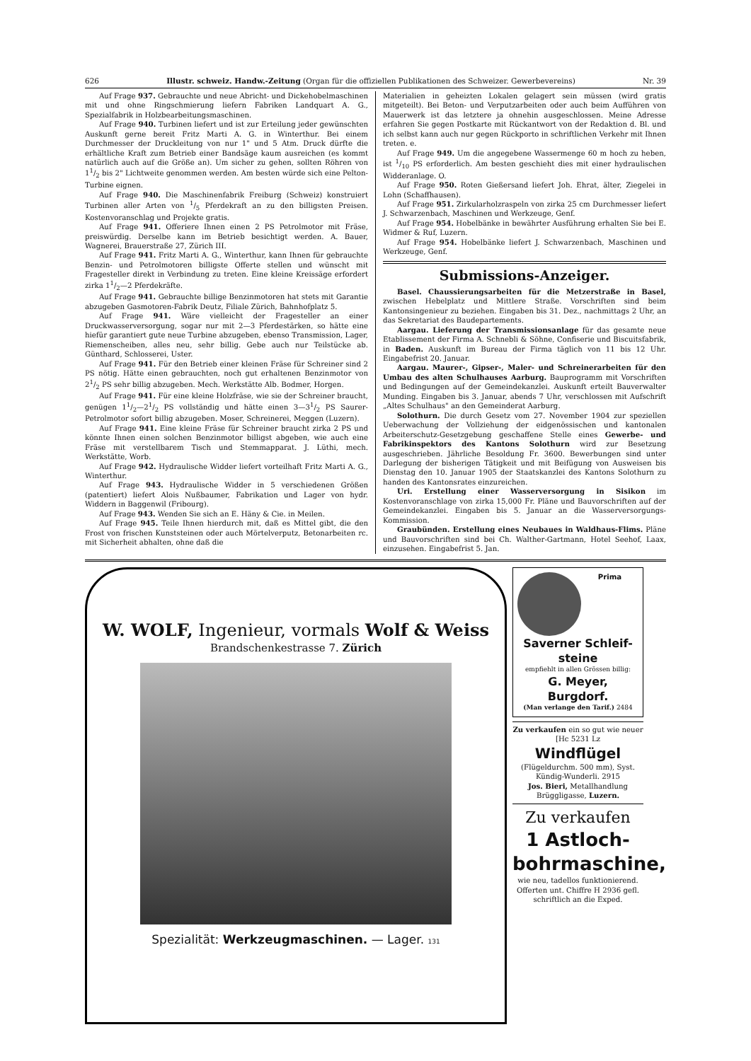626 Illustr. schweiz. Handw.-Zeitung (Organ für die offiziellen Publikationen des Schweizer. Gewerbevereins) Nr. 39
Auf Frage 937. Gebrauchte und neue Abricht- und Dickehobelmaschinen mit und ohne Ringschmierung liefern Fabriken Landquart A. G., Spezialfabrik in Holzbearbeitungsmaschinen.
Auf Frage 940. Turbinen liefert und ist zur Erteilung jeder gewünschten Auskunft gerne bereit Fritz Marti A. G. in Winterthur. Bei einem Durchmesser der Druckleitung von nur 1" und 5 Atm. Druck dürfte die erhältliche Kraft zum Betrieb einer Bandsäge kaum ausreichen (es kommt natürlich auch auf die Größe an). Um sicher zu gehen, sollten Röhren von 11/2 bis 2" Lichtweite genommen werden. Am besten würde sich eine Pelton-Turbine eignen.
Auf Frage 940. Die Maschinenfabrik Freiburg (Schweiz) konstruiert Turbinen aller Arten von 1/5 Pferdekraft an zu den billigsten Preisen. Kostenvoranschlag und Projekte gratis.
Auf Frage 941. Offeriere Ihnen einen 2 PS Petrolmotor mit Fräse, preiswürdig. Derselbe kann im Betrieb besichtigt werden. A. Bauer, Wagnerei, Brauerstraße 27, Zürich III.
Auf Frage 941. Fritz Marti A. G., Winterthur, kann Ihnen für gebrauchte Benzin- und Petrolmotoren billigste Offerte stellen und wünscht mit Fragesteller direkt in Verbindung zu treten. Eine kleine Kreissäge erfordert zirka 11/2—2 Pferdekräfte.
Auf Frage 941. Gebrauchte billige Benzinmotoren hat stets mit Garantie abzugeben Gasmotoren-Fabrik Deutz, Filiale Zürich, Bahnhofplatz 5.
Auf Frage 941. Wäre vielleicht der Fragesteller an einer Druckwasserversorgung, sogar nur mit 2—3 Pferdestärken, so hätte eine hiefür garantiert gute neue Turbine abzugeben, ebenso Transmission, Lager, Riemenscheiben, alles neu, sehr billig. Gebe auch nur Teilstücke ab. Günthard, Schlosserei, Uster.
Auf Frage 941. Für den Betrieb einer kleinen Fräse für Schreiner sind 2 PS nötig. Hätte einen gebrauchten, noch gut erhaltenen Benzinmotor von 21/2 PS sehr billig abzugeben. Mech. Werkstätte Alb. Bodmer, Horgen.
Auf Frage 941. Für eine kleine Holzfräse, wie sie der Schreiner braucht, genügen 11/2—21/2 PS vollständig und hätte einen 3—31/2 PS Saurer-Petrolmotor sofort billig abzugeben. Moser, Schreinerei, Meggen (Luzern).
Auf Frage 941. Eine kleine Fräse für Schreiner braucht zirka 2 PS und könnte Ihnen einen solchen Benzinmotor billigst abgeben, wie auch eine Fräse mit verstellbarem Tisch und Stemmapparat. J. Lüthi, mech. Werkstätte, Worb.
Auf Frage 942. Hydraulische Widder liefert vorteilhaft Fritz Marti A. G., Winterthur.
Auf Frage 943. Hydraulische Widder in 5 verschiedenen Größen (patentiert) liefert Alois Nußbaumer, Fabrikation und Lager von hydr. Widdern in Baggenwil (Fribourg).
Auf Frage 943. Wenden Sie sich an E. Häny & Cie. in Meilen.
Auf Frage 945. Teile Ihnen hierdurch mit, daß es Mittel gibt, die den Frost von frischen Kunststeinen oder auch Mörtelverputz, Betonarbeiten rc. mit Sicherheit abhalten, ohne daß die
Materialien in geheizten Lokalen gelagert sein müssen (wird gratis mitgeteilt). Bei Beton- und Verputzarbeiten oder auch beim Aufführen von Mauerwerk ist das letztere ja ohnehin ausgeschlossen. Meine Adresse erfahren Sie gegen Postkarte mit Rückantwort von der Redaktion d. Bl. und ich selbst kann auch nur gegen Rückporto in schriftlichen Verkehr mit Ihnen treten. e.
Auf Frage 949. Um die angegebene Wassermenge 60 m hoch zu heben, ist 1/10 PS erforderlich. Am besten geschieht dies mit einer hydraulischen Widderanlage. O.
Auf Frage 950. Roten Gießersand liefert Joh. Ehrat, älter, Ziegelei in Lohn (Schaffhausen).
Auf Frage 951. Zirkularholzraspeln von zirka 25 cm Durchmesser liefert J. Schwarzenbach, Maschinen und Werkzeuge, Genf.
Auf Frage 954. Hobelbänke in bewährter Ausführung erhalten Sie bei E. Widmer & Ruf, Luzern.
Auf Frage 954. Hobelbänke liefert J. Schwarzenbach, Maschinen und Werkzeuge, Genf.
Submissions-Anzeiger.
Basel. Chaussierungsarbeiten für die Metzerstraße in Basel, zwischen Hebelplatz und Mittlere Straße. Vorschriften sind beim Kantonsingenieur zu beziehen. Eingaben bis 31. Dez., nachmittags 2 Uhr, an das Sekretariat des Baudepartements.
Aargau. Lieferung der Transmissionsanlage für das gesamte neue Etablissement der Firma A. Schnebli & Söhne, Confiserie und Biscuitsfabrik, in Baden. Auskunft im Bureau der Firma täglich von 11 bis 12 Uhr. Eingabefrist 20. Januar.
Aargau. Maurer-, Gipser-, Maler- und Schreinerarbeiten für den Umbau des alten Schulhauses Aarburg. Bauprogramm mit Vorschriften und Bedingungen auf der Gemeindekanzlei. Auskunft erteilt Bauverwalter Munding. Eingaben bis 3. Januar, abends 7 Uhr, verschlossen mit Aufschrift „Altes Schulhaus" an den Gemeinderat Aarburg.
Solothurn. Die durch Gesetz vom 27. November 1904 zur speziellen Ueberwachung der Vollziehung der eidgenössischen und kantonalen Arbeiterschutz-Gesetzgebung geschaffene Stelle eines Gewerbe- und Fabrikinspektors des Kantons Solothurn wird zur Besetzung ausgeschrieben. Jährliche Besoldung Fr. 3600. Bewerbungen sind unter Darlegung der bisherigen Tätigkeit und mit Beifügung von Ausweisen bis Dienstag den 10. Januar 1905 der Staatskanzlei des Kantons Solothurn zu handen des Kantonsrates einzureichen.
Uri. Erstellung einer Wasserversorgung in Sisikon im Kostenvoranschlage von zirka 15,000 Fr. Pläne und Bauvorschriften auf der Gemeindekanzlei. Eingaben bis 5. Januar an die Wasserversorgungs-Kommission.
Graubünden. Erstellung eines Neubaues in Waldhaus-Flims. Pläne und Bauvorschriften sind bei Ch. Walther-Gartmann, Hotel Seehof, Laax, einzusehen. Eingabefrist 5. Jan.
W. WOLF, Ingenieur, vormals Wolf & Weiss
Brandschenkestrasse 7. Zürich
Spezialität: Werkzeugmaschinen. — Lager. 131
Prima
Saverner Schleif-steine
empfiehlt in allen Grössen billig:
G. Meyer, Burgdorf.
(Man verlange den Tarif.) 2484
Zu verkaufen ein so gut wie neuer [Hc 5231 Lz
Windflügel
(Flügeldurchm. 500 mm), Syst. Kündig-Wunderli. 2915
Jos. Bieri, Metallhandlung
Brüggligasse, Luzern.
Zu verkaufen
1 Astloch-bohrmaschine,
wie neu, tadellos funktionierend. Offerten unt. Chiffre H 2936 gefl. schriftlich an die Exped.